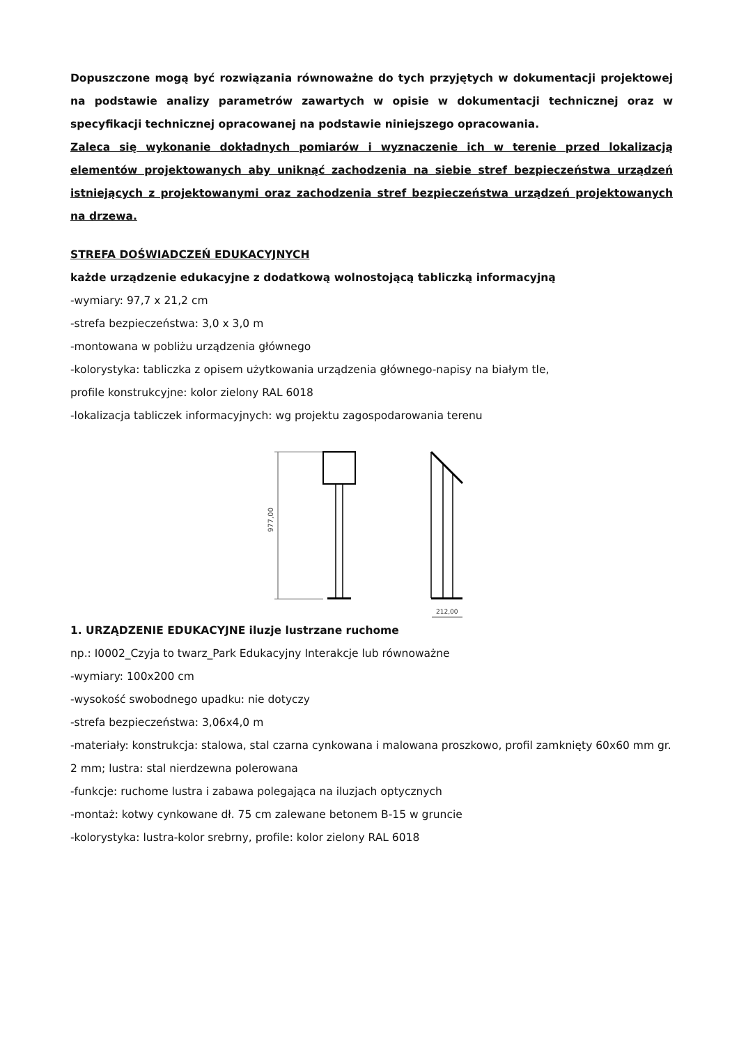Dopuszczone mogą być rozwiązania równoważne do tych przyjętych w dokumentacji projektowej na podstawie analizy parametrów zawartych w opisie w dokumentacji technicznej oraz w specyfikacji technicznej opracowanej na podstawie niniejszego opracowania.
Zaleca się wykonanie dokładnych pomiarów i wyznaczenie ich w terenie przed lokalizacją elementów projektowanych aby uniknąć zachodzenia na siebie stref bezpieczeństwa urządzeń istniejących z projektowanymi oraz zachodzenia stref bezpieczeństwa urządzeń projektowanych na drzewa.
STREFA DOŚWIADCZEŃ EDUKACYJNYCH
każde urządzenie edukacyjne z dodatkową wolnostojącą tabliczką informacyjną
-wymiary: 97,7 x 21,2 cm
-strefa bezpieczeństwa: 3,0 x 3,0 m
-montowana w pobliżu urządzenia głównego
-kolorystyka: tabliczka z opisem użytkowania urządzenia głównego-napisy na białym tle,
profile konstrukcyjne: kolor zielony RAL 6018
-lokalizacja tabliczek informacyjnych: wg projektu zagospodarowania terenu
977,00
212,00
1. URZĄDZENIE EDUKACYJNE iluzje lustrzane ruchome
np.: I0002_Czyja to twarz_Park Edukacyjny Interakcje lub równoważne
-wymiary: 100x200 cm
-wysokość swobodnego upadku: nie dotyczy
-strefa bezpieczeństwa: 3,06x4,0 m
-materiały: konstrukcja: stalowa, stal czarna cynkowana i malowana proszkowo, profil zamknięty 60x60 mm gr. 2 mm; lustra: stal nierdzewna polerowana
-funkcje: ruchome lustra i zabawa polegająca na iluzjach optycznych
-montaż: kotwy cynkowane dł. 75 cm zalewane betonem B-15 w gruncie
-kolorystyka: lustra-kolor srebrny, profile: kolor zielony RAL 6018